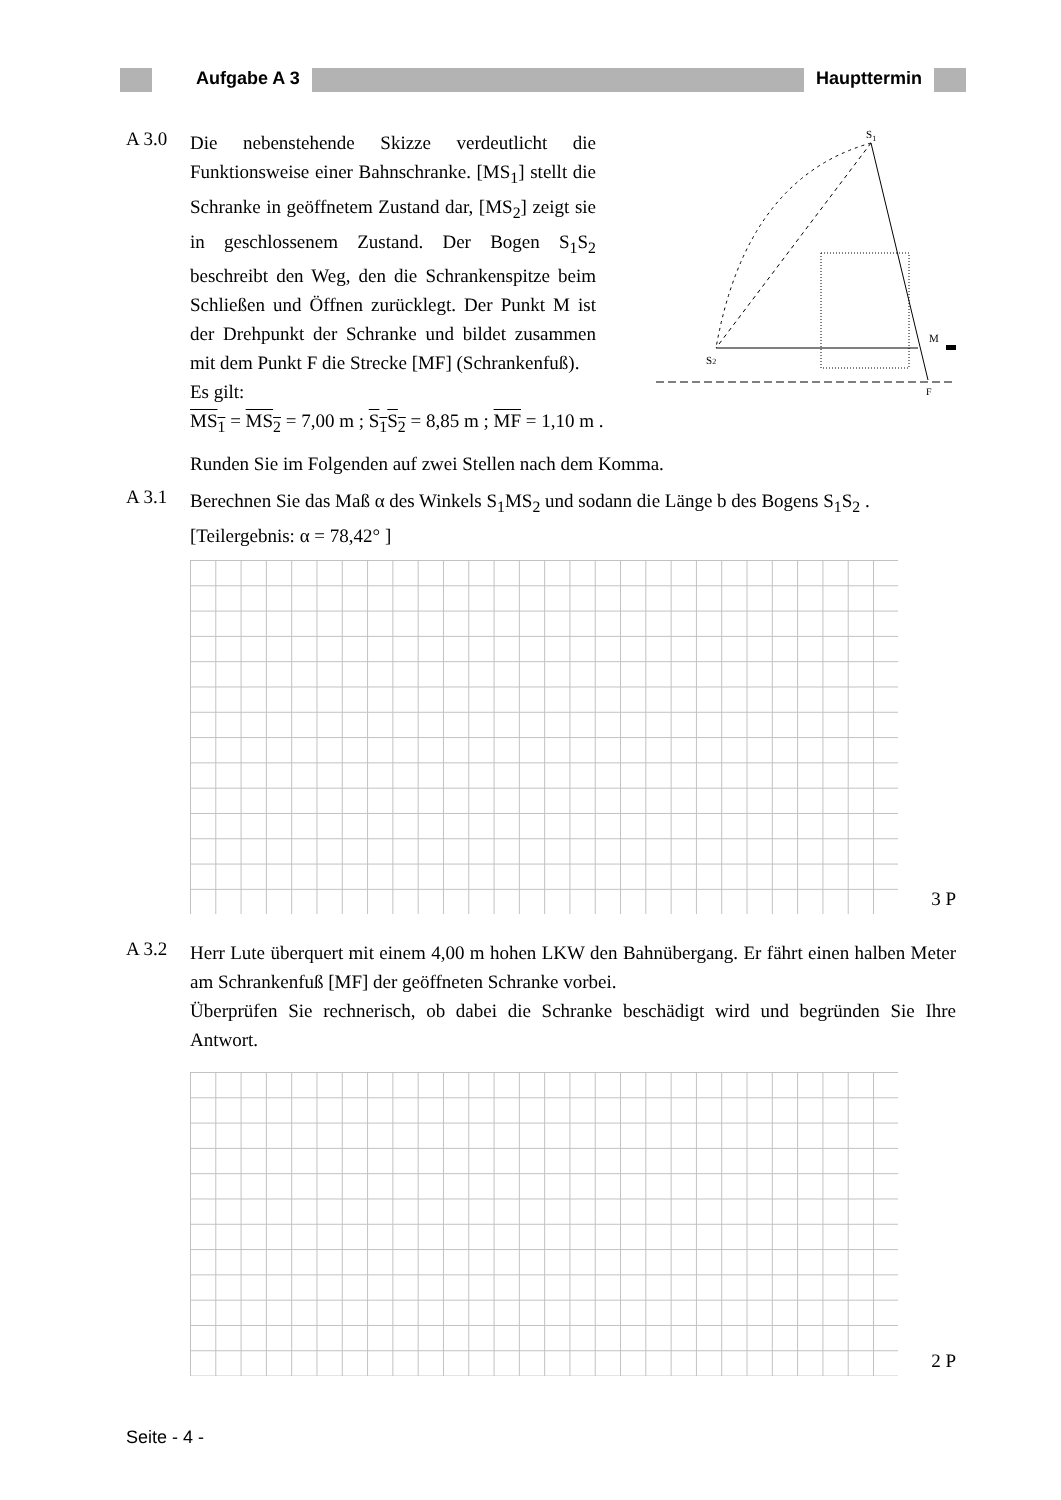Aufgabe A 3 Haupttermin
A 3.0
Die nebenstehende Skizze verdeutlicht die Funktionsweise einer Bahnschranke. [MS<sub>1</sub>] stellt die Schranke in geöffnetem Zustand dar, [MS<sub>2</sub>] zeigt sie in geschlossenem Zustand. Der Bogen S<sub>1</sub>S<sub>2</sub> beschreibt den Weg, den die Schrankenspitze beim Schließen und Öffnen zurücklegt. Der Punkt M ist der Drehpunkt der Schranke und bildet zusammen mit dem Punkt F die Strecke [MF] (Schrankenfuß).
Es gilt:
S1
S2
M
F
MS<sub>1</sub> = MS<sub>2</sub> = 7,00 m ; S<sub>1</sub>S<sub>2</sub> = 8,85 m ; MF = 1,10 m .
Runden Sie im Folgenden auf zwei Stellen nach dem Komma.
A 3.1
Berechnen Sie das Maß α des Winkels S<sub>1</sub>MS<sub>2</sub> und sodann die Länge b des Bogens S<sub>1</sub>S<sub>2</sub> .
[Teilergebnis: α = 78,42° ]
3 P
A 3.2
Herr Lute überquert mit einem 4,00 m hohen LKW den Bahnübergang. Er fährt einen halben Meter am Schrankenfuß [MF] der geöffneten Schranke vorbei.
Überprüfen Sie rechnerisch, ob dabei die Schranke beschädigt wird und begründen Sie Ihre Antwort.
2 P
Seite - 4 -